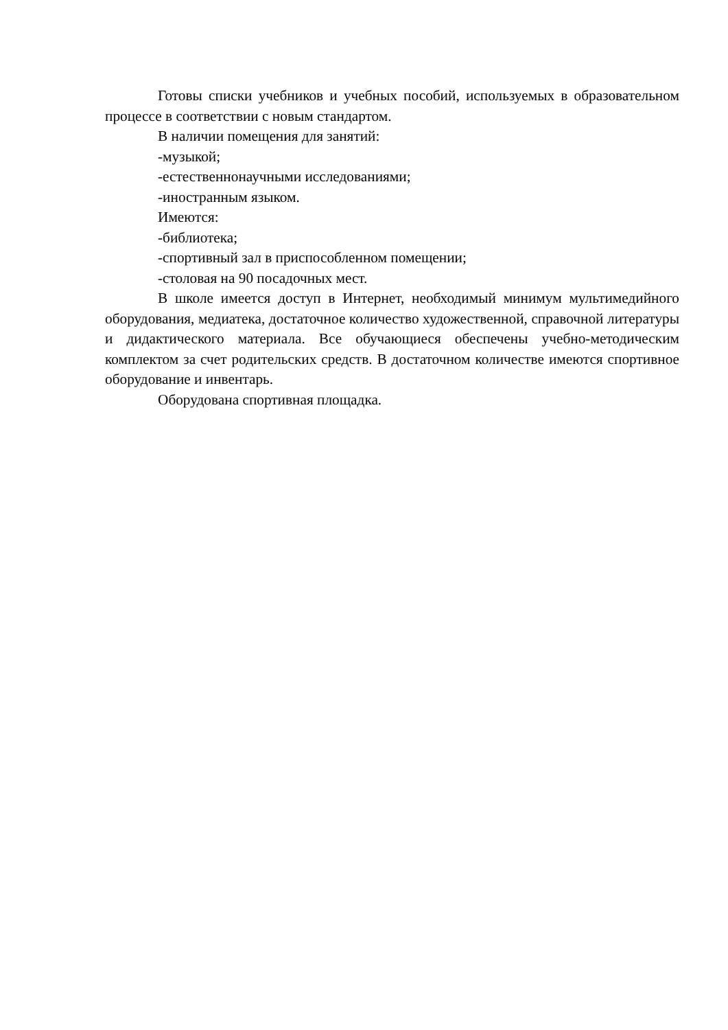Готовы списки учебников и учебных пособий, используемых в образовательном процессе в соответствии с новым стандартом.
В наличии помещения для занятий:
-музыкой;
-естественнонаучными исследованиями;
-иностранным языком.
Имеются:
-библиотека;
-спортивный зал в приспособленном помещении;
-столовая на 90 посадочных мест.
В школе имеется доступ в Интернет, необходимый минимум мультимедийного оборудования, медиатека, достаточное количество художественной, справочной литературы и дидактического материала. Все обучающиеся обеспечены учебно-методическим комплектом за счет родительских средств. В достаточном количестве имеются спортивное оборудование и инвентарь.
Оборудована спортивная площадка.